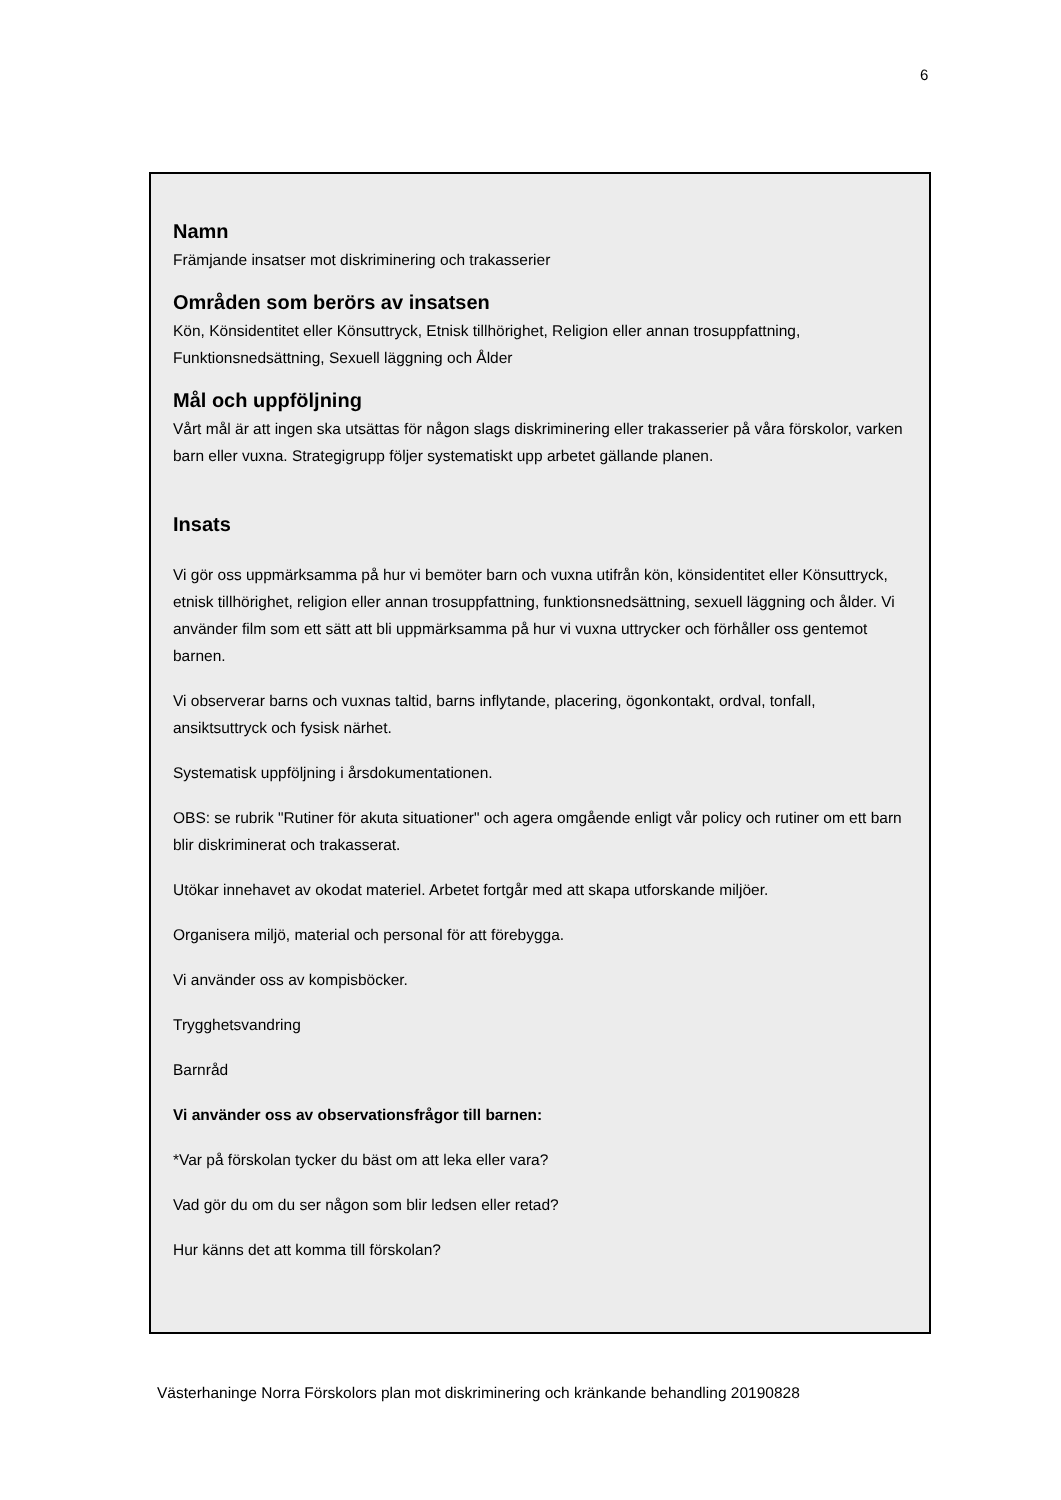6
Namn
Främjande insatser mot diskriminering och trakasserier
Områden som berörs av insatsen
Kön, Könsidentitet eller Könsuttryck, Etnisk tillhörighet, Religion eller annan trosuppfattning, Funktionsnedsättning, Sexuell läggning och Ålder
Mål och uppföljning
Vårt mål är att ingen ska utsättas för någon slags diskriminering eller trakasserier på våra förskolor, varken barn eller vuxna. Strategigrupp följer systematiskt upp arbetet gällande planen.
Insats
Vi gör oss uppmärksamma på hur vi bemöter barn och vuxna utifrån kön, könsidentitet eller Könsuttryck, etnisk tillhörighet, religion eller annan trosuppfattning, funktionsnedsättning, sexuell läggning och ålder. Vi använder film som ett sätt att bli uppmärksamma på hur vi vuxna uttrycker och förhåller oss gentemot barnen.
Vi observerar barns och vuxnas taltid, barns inflytande, placering, ögonkontakt, ordval, tonfall, ansiktsuttryck och fysisk närhet.
Systematisk uppföljning i årsdokumentationen.
OBS: se rubrik "Rutiner för akuta situationer" och agera omgående enligt vår policy och rutiner om ett barn blir diskriminerat och trakasserat.
Utökar innehavet av okodat materiel. Arbetet fortgår med att skapa utforskande miljöer.
Organisera miljö, material och personal för att förebygga.
Vi använder oss av kompisböcker.
Trygghetsvandring
Barnråd
Vi använder oss av observationsfrågor till barnen:
*Var på förskolan tycker du bäst om att leka eller vara?
Vad gör du om du ser någon som blir ledsen eller retad?
Hur känns det att komma till förskolan?
Västerhaninge Norra Förskolors plan mot diskriminering och kränkande behandling 20190828